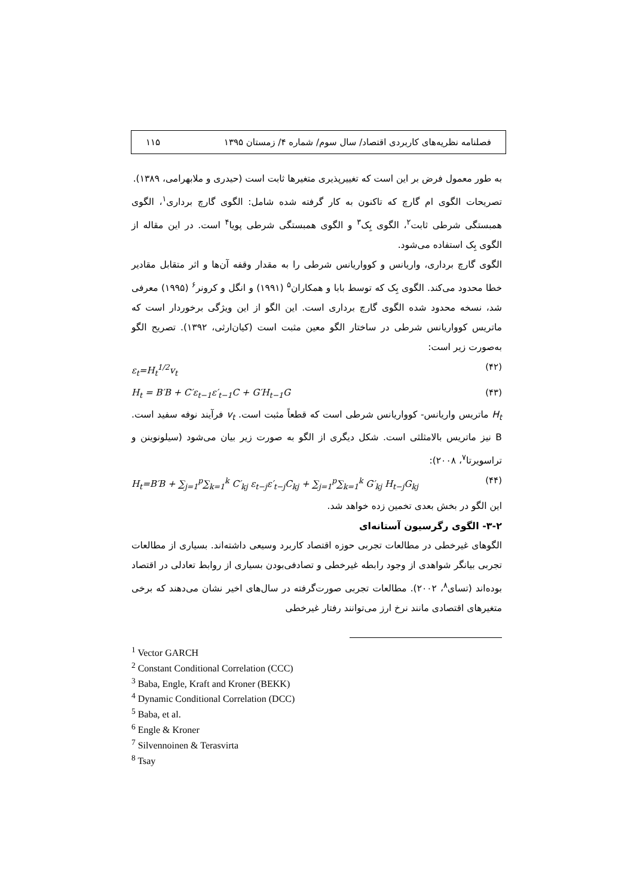فصلنامه نظریه‌های کاربردی اقتصاد/ سال سوم/ شماره ۴/ زمستان ۱۳۹۵ ۱۱۵
به طور معمول فرض بر این است که تغییرپذیری متغیرها ثابت است (حیدری و ملابهرامی، ۱۳۸۹).
تصریحات الگوی ام گارچ که تاکنون به کار گرفته شده شامل: الگوی گارچ برداری<sup>۱</sup>، الگوی همبستگی شرطی ثابت<sup>۲</sup>، الگوی بِک<sup>۳</sup> و الگوی همبستگی شرطی پویا<sup>۴</sup> است. در این مقاله از الگوی بِک استفاده می‌شود.
الگوی گارچ برداری، واریانس و کوواریانس شرطی را به مقدار وقفه آن‌ها و اثر متقابل مقادیر خطا محدود می‌کند. الگوی بِک که توسط بابا و همکاران<sup>۵</sup> (۱۹۹۱) و انگل و کرونر<sup>۶</sup> (۱۹۹۵) معرفی شد، نسخه محدود شده الگوی گارچ برداری است. این الگو از این ویژگی برخوردار است که ماتریس کوواریانس شرطی در ساختار الگو معین مثبت است (کیان‌ارثی، ۱۳۹۲). تصریح الگو به‌صورت زیر است:
ε<sub>t</sub>=H<sub>t</sub><sup>1/2</sup>v<sub>t</sub> (۴۲)
H<sub>t</sub> = B′B + C′ε<sub>t−1</sub>ε′<sub>t−1</sub>C + G′H<sub>t−1</sub>G (۴۳)
H<sub>t</sub> ماتریس واریانس- کوواریانس شرطی است که قطعاً مثبت است. v<sub>t</sub> فرآیند نوفه سفید است. B نیز ماتریس بالامثلثی است. شکل دیگری از الگو به صورت زیر بیان می‌شود (سیلونوینن و تراسویرتا<sup>۷</sup>، ۲۰۰۸):
H<sub>t</sub>=B′B + ∑<sub>j=1</sub><sup>p</sup>∑<sub>k=1</sub><sup>k</sup> C′<sub>kj</sub> ε<sub>t−j</sub>ε′<sub>t−j</sub>C<sub>kj</sub> + ∑<sub>j=1</sub><sup>p</sup>∑<sub>k=1</sub><sup>k</sup> G′<sub>kj</sub> H<sub>t−j</sub>G<sub>kj</sub> (۴۴)
این الگو در بخش بعدی تخمین زده خواهد شد.
۳-۲- الگوی رگرسیون آستانه‌ای
الگوهای غیرخطی در مطالعات تجربی حوزه اقتصاد کاربرد وسیعی داشته‌اند. بسیاری از مطالعات تجربی بیانگر شواهدی از وجود رابطه غیرخطی و تصادفی‌بودن بسیاری از روابط تعادلی در اقتصاد بوده‌اند (تسای<sup>۸</sup>، ۲۰۰۲). مطالعات تجربی صورت‌گرفته در سال‌های اخیر نشان می‌دهند که برخی متغیرهای اقتصادی مانند نرخ ارز می‌توانند رفتار غیرخطی
<sup>1</sup> Vector GARCH
<sup>2</sup> Constant Conditional Correlation (CCC)
<sup>3</sup> Baba, Engle, Kraft and Kroner (BEKK)
<sup>4</sup> Dynamic Conditional Correlation (DCC)
<sup>5</sup> Baba, et al.
<sup>6</sup> Engle & Kroner
<sup>7</sup> Silvennoinen & Terasvirta
<sup>8</sup> Tsay